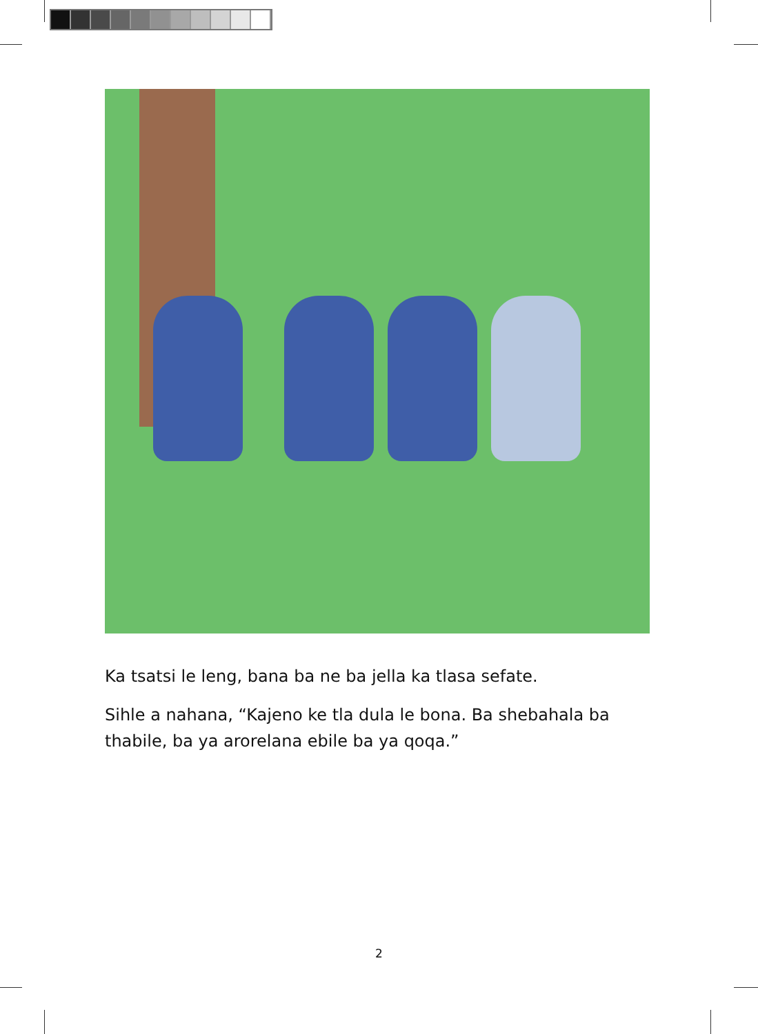Ka tsatsi le leng, bana ba ne ba jella ka tlasa sefate.
Sihle a nahana, “Kajeno ke tla dula le bona. Ba shebahala ba thabile, ba ya arorelana ebile ba ya qoqa.”
2